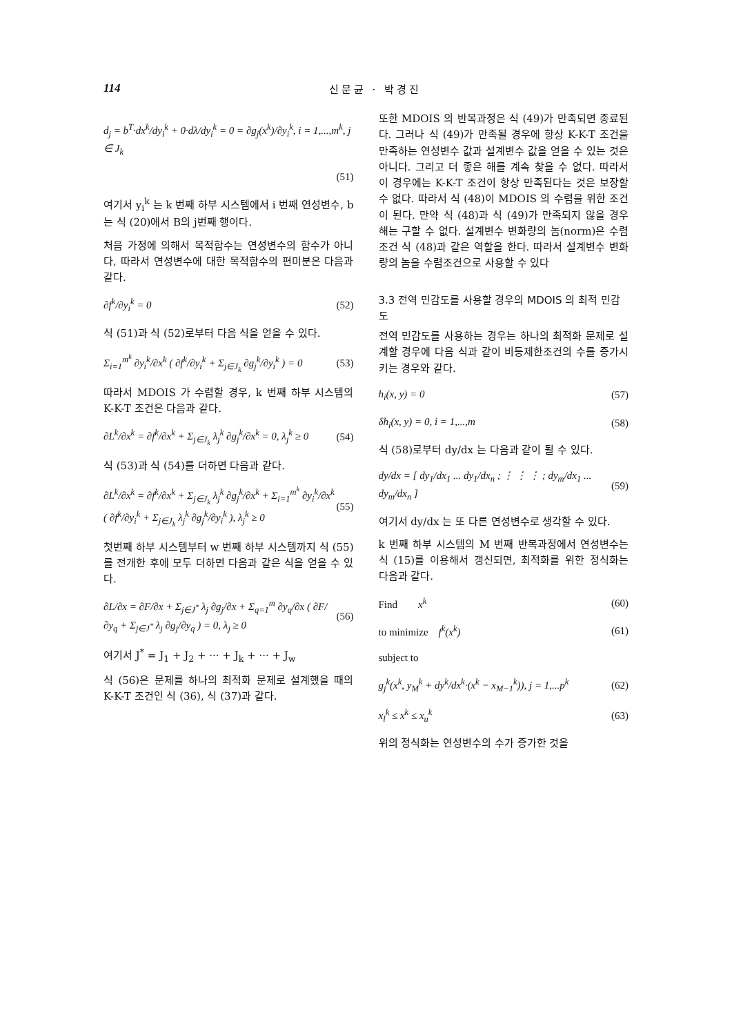114 신문균 · 박경진
d<sub>j</sub> = b<sup>T</sup>·dx<sup>k</sup>/dy<sub>i</sub><sup>k</sup> + 0·dλ/dy<sub>i</sub><sup>k</sup> = 0 = ∂g<sub>j</sub>(x<sup>k</sup>)/∂y<sub>i</sub><sup>k</sup>, i = 1,...,m<sup>k</sup>, j ∈ J<sub>k</sub>
(51)
여기서 y<sub>i</sub><sup>k</sup> 는 k 번째 하부 시스템에서 i 번째 연성변수, b는 식 (20)에서 B의 j번째 행이다.
처음 가정에 의해서 목적함수는 연성변수의 함수가 아니다, 따라서 연성변수에 대한 목적함수의 편미분은 다음과 같다.
∂f<sup>k</sup>/∂y<sub>i</sub><sup>k</sup> = 0 (52)
식 (51)과 식 (52)로부터 다음 식을 얻을 수 있다.
Σ<sub>i=1</sub><sup>m<sup>k</sup></sup> ∂y<sub>i</sub><sup>k</sup>/∂x<sup>k</sup> ( ∂f<sup>k</sup>/∂y<sub>i</sub><sup>k</sup> + Σ<sub>j∈J<sub>k</sub></sub> ∂g<sub>j</sub><sup>k</sup>/∂y<sub>i</sub><sup>k</sup> ) = 0 (53)
따라서 MDOIS 가 수렴할 경우, k 번째 하부 시스템의 K-K-T 조건은 다음과 같다.
∂L<sup>k</sup>/∂x<sup>k</sup> = ∂f<sup>k</sup>/∂x<sup>k</sup> + Σ<sub>j∈J<sub>k</sub></sub> λ<sub>j</sub><sup>k</sup> ∂g<sub>j</sub><sup>k</sup>/∂x<sup>k</sup> = 0, λ<sub>j</sub><sup>k</sup> ≥ 0 (54)
식 (53)과 식 (54)를 더하면 다음과 같다.
∂L<sup>k</sup>/∂x<sup>k</sup> = ∂f<sup>k</sup>/∂x<sup>k</sup> + Σ<sub>j∈J<sub>k</sub></sub> λ<sub>j</sub><sup>k</sup> ∂g<sub>j</sub><sup>k</sup>/∂x<sup>k</sup> + Σ<sub>i=1</sub><sup>m<sup>k</sup></sup> ∂y<sub>i</sub><sup>k</sup>/∂x<sup>k</sup> ( ∂f<sup>k</sup>/∂y<sub>i</sub><sup>k</sup> + Σ<sub>j∈J<sub>k</sub></sub> λ<sub>j</sub><sup>k</sup> ∂g<sub>j</sub><sup>k</sup>/∂y<sub>i</sub><sup>k</sup> ), λ<sub>j</sub><sup>k</sup> ≥ 0 (55)
첫번째 하부 시스템부터 w 번째 하부 시스템까지 식 (55)를 전개한 후에 모두 더하면 다음과 같은 식을 얻을 수 있다.
∂L/∂x = ∂F/∂x + Σ<sub>j∈J<sup>*</sup></sub> λ<sub>j</sub> ∂g<sub>j</sub>/∂x + Σ<sub>q=1</sub><sup>m</sup> ∂y<sub>q</sub>/∂x ( ∂F/∂y<sub>q</sub> + Σ<sub>j∈J<sup>*</sup></sub> λ<sub>j</sub> ∂g<sub>j</sub>/∂y<sub>q</sub> ) = 0, λ<sub>j</sub> ≥ 0 (56)
여기서 J<sup>*</sup> = J<sub>1</sub> + J<sub>2</sub> + ··· + J<sub>k</sub> + ··· + J<sub>w</sub>
식 (56)은 문제를 하나의 최적화 문제로 설계했을 때의 K-K-T 조건인 식 (36), 식 (37)과 같다.
또한 MDOIS 의 반복과정은 식 (49)가 만족되면 종료된다. 그러나 식 (49)가 만족될 경우에 항상 K-K-T 조건을 만족하는 연성변수 값과 설계변수 값을 얻을 수 있는 것은 아니다. 그리고 더 좋은 해를 계속 찾을 수 없다. 따라서 이 경우에는 K-K-T 조건이 항상 만족된다는 것은 보장할 수 없다. 따라서 식 (48)이 MDOIS 의 수렴을 위한 조건이 된다. 만약 식 (48)과 식 (49)가 만족되지 않을 경우 해는 구할 수 없다. 설계변수 변화량의 놈(norm)은 수렴조건 식 (48)과 같은 역할을 한다. 따라서 설계변수 변화량의 놈을 수렴조건으로 사용할 수 있다
3.3 전역 민감도를 사용할 경우의 MDOIS 의 최적 민감도
전역 민감도를 사용하는 경우는 하나의 최적화 문제로 설계할 경우에 다음 식과 같이 비등제한조건의 수를 증가시키는 경우와 같다.
h<sub>i</sub>(x, y) = 0 (57)
δh<sub>i</sub>(x, y) = 0, i = 1,...,m (58)
식 (58)로부터 dy/dx 는 다음과 같이 될 수 있다.
dy/dx = [ dy<sub>1</sub>/dx<sub>1</sub> ... dy<sub>1</sub>/dx<sub>n</sub> ; ⋮ ⋮ ⋮ ; dy<sub>m</sub>/dx<sub>1</sub> ... dy<sub>m</sub>/dx<sub>n</sub> ] (59)
여기서 dy/dx 는 또 다른 연성변수로 생각할 수 있다.
k 번째 하부 시스템의 M 번째 반복과정에서 연성변수는 식 (15)를 이용해서 갱신되면, 최적화를 위한 정식화는 다음과 같다.
Find x<sup>k</sup> (60)
to minimize f<sup>k</sup>(x<sup>k</sup>) (61)
subject to
g<sub>j</sub><sup>k</sup>(x<sup>k</sup>, y<sub>M</sub><sup>k</sup> + dy<sup>k</sup>/dx<sup>k</sup>·(x<sup>k</sup> − x<sub>M−1</sub><sup>k</sup>)), j = 1,...p<sup>k</sup> (62)
x<sub>l</sub><sup>k</sup> ≤ x<sup>k</sup> ≤ x<sub>u</sub><sup>k</sup> (63)
위의 정식화는 연성변수의 수가 증가한 것을